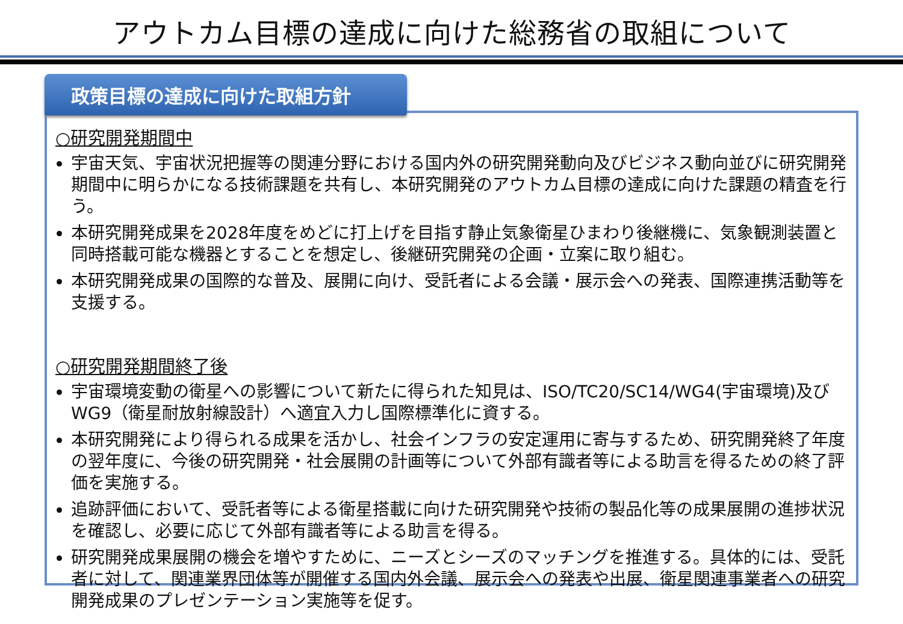アウトカム目標の達成に向けた総務省の取組について
政策目標の達成に向けた取組方針
○研究開発期間中
宇宙天気、宇宙状況把握等の関連分野における国内外の研究開発動向及びビジネス動向並びに研究開発期間中に明らかになる技術課題を共有し、本研究開発のアウトカム目標の達成に向けた課題の精査を行う。
本研究開発成果を2028年度をめどに打上げを目指す静止気象衛星ひまわり後継機に、気象観測装置と同時搭載可能な機器とすることを想定し、後継研究開発の企画・立案に取り組む。
本研究開発成果の国際的な普及、展開に向け、受託者による会議・展示会への発表、国際連携活動等を支援する。
○研究開発期間終了後
宇宙環境変動の衛星への影響について新たに得られた知見は、ISO/TC20/SC14/WG4(宇宙環境)及びWG9（衛星耐放射線設計）へ適宜入力し国際標準化に資する。
本研究開発により得られる成果を活かし、社会インフラの安定運用に寄与するため、研究開発終了年度の翌年度に、今後の研究開発・社会展開の計画等について外部有識者等による助言を得るための終了評価を実施する。
追跡評価において、受託者等による衛星搭載に向けた研究開発や技術の製品化等の成果展開の進捗状況を確認し、必要に応じて外部有識者等による助言を得る。
研究開発成果展開の機会を増やすために、ニーズとシーズのマッチングを推進する。具体的には、受託者に対して、関連業界団体等が開催する国内外会議、展示会への発表や出展、衛星関連事業者への研究開発成果のプレゼンテーション実施等を促す。